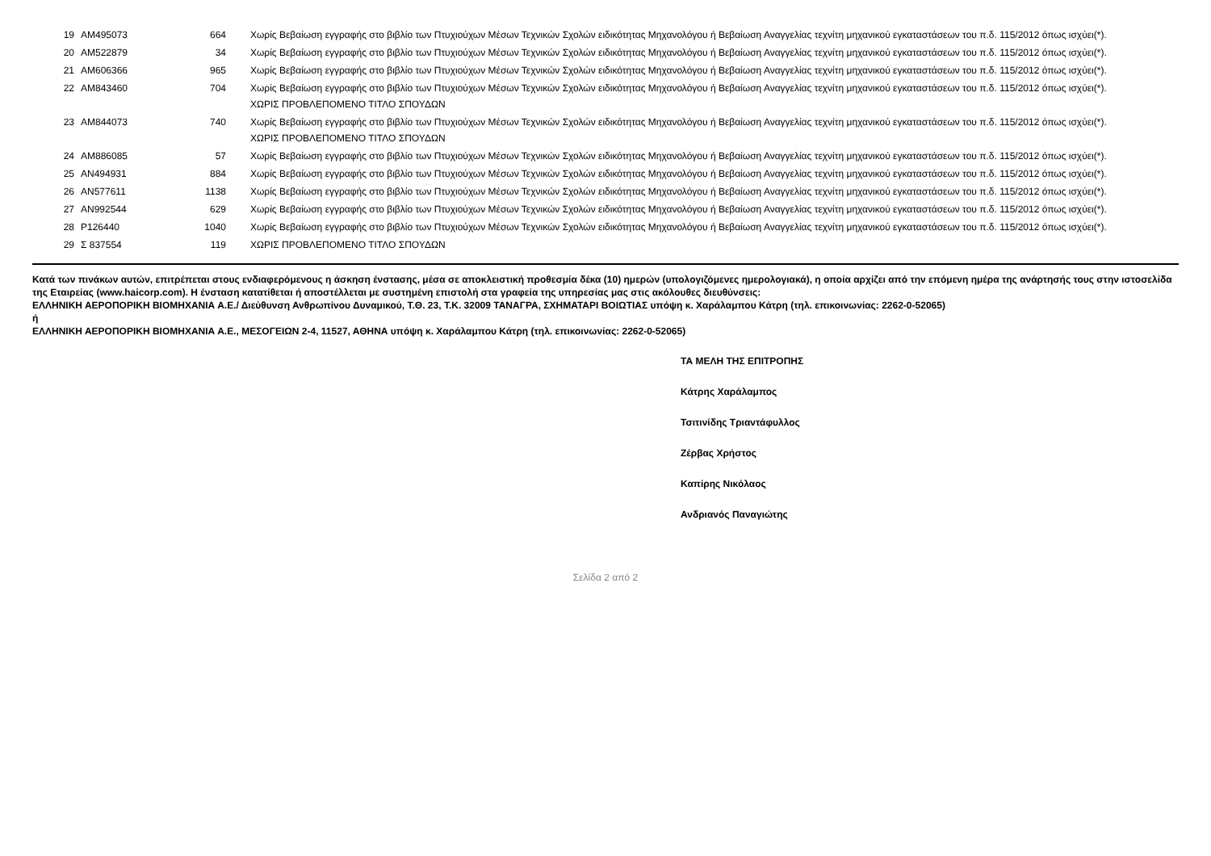| 19 | AM495073 | 664 | Χωρίς Βεβαίωση εγγραφής στο βιβλίο των Πτυχιούχων Μέσων Τεχνικών Σχολών ειδικότητας Μηχανολόγου ή Βεβαίωση Αναγγελίας τεχνίτη μηχανικού εγκαταστάσεων του π.δ. 115/2012 όπως ισχύει(*). |
| 20 | AM522879 | 34 | Χωρίς Βεβαίωση εγγραφής στο βιβλίο των Πτυχιούχων Μέσων Τεχνικών Σχολών ειδικότητας Μηχανολόγου ή Βεβαίωση Αναγγελίας τεχνίτη μηχανικού εγκαταστάσεων του π.δ. 115/2012 όπως ισχύει(*). |
| 21 | AM606366 | 965 | Χωρίς Βεβαίωση εγγραφής στο βιβλίο των Πτυχιούχων Μέσων Τεχνικών Σχολών ειδικότητας Μηχανολόγου ή Βεβαίωση Αναγγελίας τεχνίτη μηχανικού εγκαταστάσεων του π.δ. 115/2012 όπως ισχύει(*). |
| 22 | AM843460 | 704 | Χωρίς Βεβαίωση εγγραφής στο βιβλίο των Πτυχιούχων Μέσων Τεχνικών Σχολών ειδικότητας Μηχανολόγου ή Βεβαίωση Αναγγελίας τεχνίτη μηχανικού εγκαταστάσεων του π.δ. 115/2012 όπως ισχύει(*). ΧΩΡΙΣ ΠΡΟΒΛΕΠΟΜΕΝΟ ΤΙΤΛΟ ΣΠΟΥΔΩΝ |
| 23 | AM844073 | 740 | Χωρίς Βεβαίωση εγγραφής στο βιβλίο των Πτυχιούχων Μέσων Τεχνικών Σχολών ειδικότητας Μηχανολόγου ή Βεβαίωση Αναγγελίας τεχνίτη μηχανικού εγκαταστάσεων του π.δ. 115/2012 όπως ισχύει(*). ΧΩΡΙΣ ΠΡΟΒΛΕΠΟΜΕΝΟ ΤΙΤΛΟ ΣΠΟΥΔΩΝ |
| 24 | AM886085 | 57 | Χωρίς Βεβαίωση εγγραφής στο βιβλίο των Πτυχιούχων Μέσων Τεχνικών Σχολών ειδικότητας Μηχανολόγου ή Βεβαίωση Αναγγελίας τεχνίτη μηχανικού εγκαταστάσεων του π.δ. 115/2012 όπως ισχύει(*). |
| 25 | AN494931 | 884 | Χωρίς Βεβαίωση εγγραφής στο βιβλίο των Πτυχιούχων Μέσων Τεχνικών Σχολών ειδικότητας Μηχανολόγου ή Βεβαίωση Αναγγελίας τεχνίτη μηχανικού εγκαταστάσεων του π.δ. 115/2012 όπως ισχύει(*). |
| 26 | AN577611 | 1138 | Χωρίς Βεβαίωση εγγραφής στο βιβλίο των Πτυχιούχων Μέσων Τεχνικών Σχολών ειδικότητας Μηχανολόγου ή Βεβαίωση Αναγγελίας τεχνίτη μηχανικού εγκαταστάσεων του π.δ. 115/2012 όπως ισχύει(*). |
| 27 | AN992544 | 629 | Χωρίς Βεβαίωση εγγραφής στο βιβλίο των Πτυχιούχων Μέσων Τεχνικών Σχολών ειδικότητας Μηχανολόγου ή Βεβαίωση Αναγγελίας τεχνίτη μηχανικού εγκαταστάσεων του π.δ. 115/2012 όπως ισχύει(*). |
| 28 | P126440 | 1040 | Χωρίς Βεβαίωση εγγραφής στο βιβλίο των Πτυχιούχων Μέσων Τεχνικών Σχολών ειδικότητας Μηχανολόγου ή Βεβαίωση Αναγγελίας τεχνίτη μηχανικού εγκαταστάσεων του π.δ. 115/2012 όπως ισχύει(*). |
| 29 | Σ 837554 | 119 | ΧΩΡΙΣ ΠΡΟΒΛΕΠΟΜΕΝΟ ΤΙΤΛΟ ΣΠΟΥΔΩΝ |
Κατά των πινάκων αυτών, επιτρέπεται στους ενδιαφερόμενους η άσκηση ένστασης, μέσα σε αποκλειστική προθεσμία δέκα (10) ημερών (υπολογιζόμενες ημερολογιακά), η οποία αρχίζει από την επόμενη ημέρα της ανάρτησής τους στην ιστοσελίδα της Εταιρείας (www.haicorp.com). Η ένσταση κατατίθεται ή αποστέλλεται με συστημένη επιστολή στα γραφεία της υπηρεσίας μας στις ακόλουθες διευθύνσεις:
ΕΛΛΗΝΙΚΗ ΑΕΡΟΠΟΡΙΚΗ ΒΙΟΜΗΧΑΝΙΑ Α.Ε./ Διεύθυνση Ανθρωπίνου Δυναμικού, Τ.Θ. 23, Τ.Κ. 32009 ΤΑΝΑΓΡΑ, ΣΧΗΜΑΤΑΡΙ ΒΟΙΩΤΙΑΣ υπόψη κ. Χαράλαμπου Κάτρη (τηλ. επικοινωνίας: 2262-0-52065)
ή
ΕΛΛΗΝΙΚΗ ΑΕΡΟΠΟΡΙΚΗ ΒΙΟΜΗΧΑΝΙΑ Α.Ε., ΜΕΣΟΓΕΙΩΝ 2-4, 11527, ΑΘΗΝΑ υπόψη κ. Χαράλαμπου Κάτρη (τηλ. επικοινωνίας: 2262-0-52065)
ΤΑ ΜΕΛΗ ΤΗΣ ΕΠΙΤΡΟΠΗΣ
Κάτρης Χαράλαμπος
Τσιτινίδης Τριαντάφυλλος
Ζέρβας Χρήστος
Καπίρης Νικόλαος
Ανδριανός Παναγιώτης
Σελίδα 2 από 2